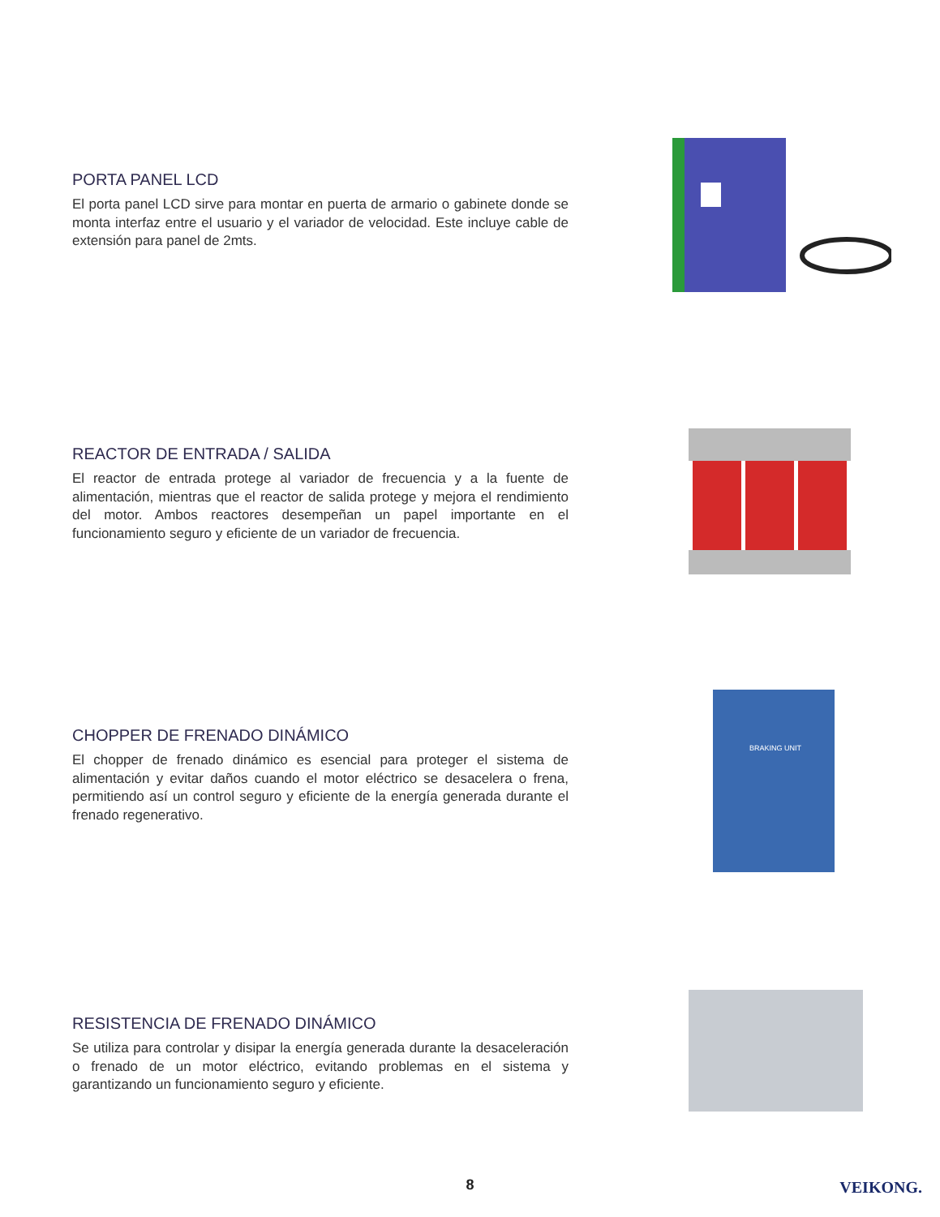PORTA PANEL LCD
El porta panel LCD sirve para montar en puerta de armario o gabinete donde se monta interfaz entre el usuario y el variador de velocidad. Este incluye cable de extensión para panel de 2mts.
REACTOR DE ENTRADA / SALIDA
El reactor de entrada protege al variador de frecuencia y a la fuente de alimentación, mientras que el reactor de salida protege y mejora el rendimiento del motor. Ambos reactores desempeñan un papel importante en el funcionamiento seguro y eficiente de un variador de frecuencia.
CHOPPER DE FRENADO DINÁMICO
El chopper de frenado dinámico es esencial para proteger el sistema de alimentación y evitar daños cuando el motor eléctrico se desacelera o frena, permitiendo así un control seguro y eficiente de la energía generada durante el frenado regenerativo.
BRAKING UNIT
RESISTENCIA DE FRENADO DINÁMICO
Se utiliza para controlar y disipar la energía generada durante la desaceleración o frenado de un motor eléctrico, evitando problemas en el sistema y garantizando un funcionamiento seguro y eficiente.
8 VEIKONG.